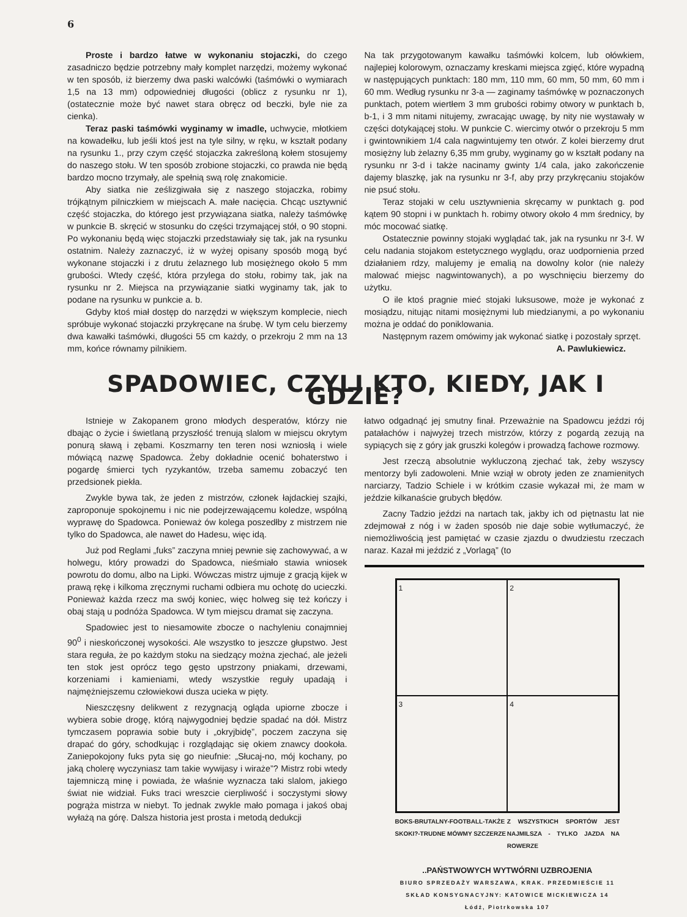6
Proste i bardzo łatwe w wykonaniu stojaczki, do czego zasadniczo będzie potrzebny mały komplet narzędzi, możemy wykonać w ten sposób, iż bierzemy dwa paski walcówki (taśmówki o wymiarach 1,5 na 13 mm) odpowiedniej długości (oblicz z rysunku nr 1), (ostatecznie może być nawet stara obręcz od beczki, byle nie za cienka).
Teraz paski taśmówki wyginamy w imadle, uchwycie, młotkiem na kowadełku, lub jeśli ktoś jest na tyle silny, w ręku, w kształt podany na rysunku 1., przy czym część stojaczka zakreśloną kołem stosujemy do naszego stołu. W ten sposób zrobione stojaczki, co prawda nie będą bardzo mocno trzymały, ale spełnią swą rolę znakomicie.
Aby siatka nie ześlizgiwała się z naszego stojaczka, robimy trójkątnym pilniczkiem w miejscach A. małe nacięcia. Chcąc usztywnić część stojaczka, do którego jest przywiązana siatka, należy taśmówkę w punkcie B. skręcić w stosunku do części trzymającej stół, o 90 stopni. Po wykonaniu będą więc stojaczki przedstawiały się tak, jak na rysunku ostatnim. Należy zaznaczyć, iż w wyżej opisany sposób mogą być wykonane stojaczki i z drutu żelaznego lub mosiężnego około 5 mm grubości. Wtedy część, która przylega do stołu, robimy tak, jak na rysunku nr 2. Miejsca na przywiązanie siatki wyginamy tak, jak to podane na rysunku w punkcie a. b.
Gdyby ktoś miał dostęp do narzędzi w większym komplecie, niech spróbuje wykonać stojaczki przykręcane na śrubę. W tym celu bierzemy dwa kawałki taśmówki, długości 55 cm każdy, o przekroju 2 mm na 13 mm, końce równamy pilnikiem.
Na tak przygotowanym kawałku taśmówki kolcem, lub ołówkiem, najlepiej kolorowym, oznaczamy kreskami miejsca zgięć, które wypadną w następujących punktach: 180 mm, 110 mm, 60 mm, 50 mm, 60 mm i 60 mm. Według rysunku nr 3-a — zaginamy taśmówkę w poznaczonych punktach, potem wiertłem 3 mm grubości robimy otwory w punktach b, b-1, i 3 mm nitami nitujemy, zwracając uwagę, by nity nie wystawały w części dotykającej stołu. W punkcie C. wiercimy otwór o przekroju 5 mm i gwintownikiem 1/4 cala nagwintujemy ten otwór. Z kolei bierzemy drut mosiężny lub żelazny 6,35 mm gruby, wyginamy go w kształt podany na rysunku nr 3-d i także nacinamy gwinty 1/4 cala, jako zakończenie dajemy blaszkę, jak na rysunku nr 3-f, aby przy przykręcaniu stojaków nie psuć stołu.
Teraz stojaki w celu usztywnienia skręcamy w punktach g. pod kątem 90 stopni i w punktach h. robimy otwory około 4 mm średnicy, by móc mocować siatkę.
Ostatecznie powinny stojaki wyglądać tak, jak na rysunku nr 3-f. W celu nadania stojakom estetycznego wyglądu, oraz uodpornienia przed działaniem rdzy, malujemy je emalią na dowolny kolor (nie należy malować miejsc nagwintowanych), a po wyschnięciu bierzemy do użytku.
O ile ktoś pragnie mieć stojaki luksusowe, może je wykonać z mosiądzu, nitując nitami mosiężnymi lub miedzianymi, a po wykonaniu można je oddać do poniklowania.
Następnym razem omówimy jak wykonać siatkę i pozostały sprzęt. A. Pawlukiewicz.
SPADOWIEC, CZYLI KTO, KIEDY, JAK I GDZIE?
Istnieje w Zakopanem grono młodych desperatów, którzy nie dbając o życie i świetlaną przyszłość trenują slalom w miejscu okrytym ponurą sławą i zębami. Koszmarny ten teren nosi wzniosłą i wiele mówiącą nazwę Spadowca. Żeby dokładnie ocenić bohaterstwo i pogardę śmierci tych ryzykantów, trzeba samemu zobaczyć ten przedsionek piekła.
Zwykle bywa tak, że jeden z mistrzów, członek łajdackiej szajki, zaproponuje spokojnemu i nic nie podejrzewającemu koledze, wspólną wyprawę do Spadowca. Ponieważ ów kolega poszedłby z mistrzem nie tylko do Spadowca, ale nawet do Hadesu, więc idą.
Już pod Reglami „fuks” zaczyna mniej pewnie się zachowywać, a w holwegu, który prowadzi do Spadowca, nieśmiało stawia wniosek powrotu do domu, albo na Lipki. Wówczas mistrz ujmuje z gracją kijek w prawą rękę i kilkoma zręcznymi ruchami odbiera mu ochotę do ucieczki. Ponieważ każda rzecz ma swój koniec, więc holweg się też kończy i obaj stają u podnóża Spadowca. W tym miejscu dramat się zaczyna.
Spadowiec jest to niesamowite zbocze o nachyleniu conajmniej 90<sup>0</sup> i nieskończonej wysokości. Ale wszystko to jeszcze głupstwo. Jest stara reguła, że po każdym stoku na siedzący można zjechać, ale jeżeli ten stok jest oprócz tego gęsto upstrzony pniakami, drzewami, korzeniami i kamieniami, wtedy wszystkie reguły upadają i najmężniejszemu człowiekowi dusza ucieka w pięty.
Nieszczęsny delikwent z rezygnacją ogląda upiorne zbocze i wybiera sobie drogę, którą najwygodniej będzie spadać na dół. Mistrz tymczasem poprawia sobie buty i „okryjbidę”, poczem zaczyna się drapać do góry, schodkując i rozglądając się okiem znawcy dookoła. Zaniepokojony fuks pyta się go nieufnie: „Słucaj-no, mój kochany, po jaką cholerę wyczyniasz tam takie wywijasy i wiraże”? Mistrz robi wtedy tajemniczą minę i powiada, że właśnie wyznacza taki slalom, jakiego świat nie widział. Fuks traci wreszcie cierpliwość i soczystymi słowy pogrąża mistrza w niebyt. To jednak zwykle mało pomaga i jakoś obaj wyłażą na górę. Dalsza historia jest prosta i metodą dedukcji
łatwo odgadnąć jej smutny finał. Przeważnie na Spadowcu jeździ rój patałachów i najwyżej trzech mistrzów, którzy z pogardą zezują na sypiących się z góry jak gruszki kolegów i prowadzą fachowe rozmowy.
Jest rzeczą absolutnie wykluczoną zjechać tak, żeby wszyscy mentorzy byli zadowoleni. Mnie wziął w obroty jeden ze znamienitych narciarzy, Tadzio Schiele i w krótkim czasie wykazał mi, że mam w jeździe kilkanaście grubych błędów.
Zacny Tadzio jeździ na nartach tak, jakby ich od piętnastu lat nie zdejmował z nóg i w żaden sposób nie daje sobie wytłumaczyć, że niemożliwością jest pamiętać w czasie zjazdu o dwudziestu rzeczach naraz. Kazał mi jeździć z „Vorlagą” (to
1
2
3
4
BOKS-BRUTALNY-FOOTBALL-TAKŻE SKOKI?-TRUDNE MÓWMY SZCZERZE Z WSZYSTKICH SPORTÓW JEST NAJMILSZA - TYLKO JAZDA NA ROWERZE
..PAŃSTWOWYCH WYTWÓRNI UZBROJENIA
BIURO SPRZEDAŻY WARSZAWA, KRAK. PRZEDMIEŚCIE 11
SKŁAD KONSYGNACYJNY: KATOWICE MICKIEWICZA 14
Łódź, Piotrkowska 107